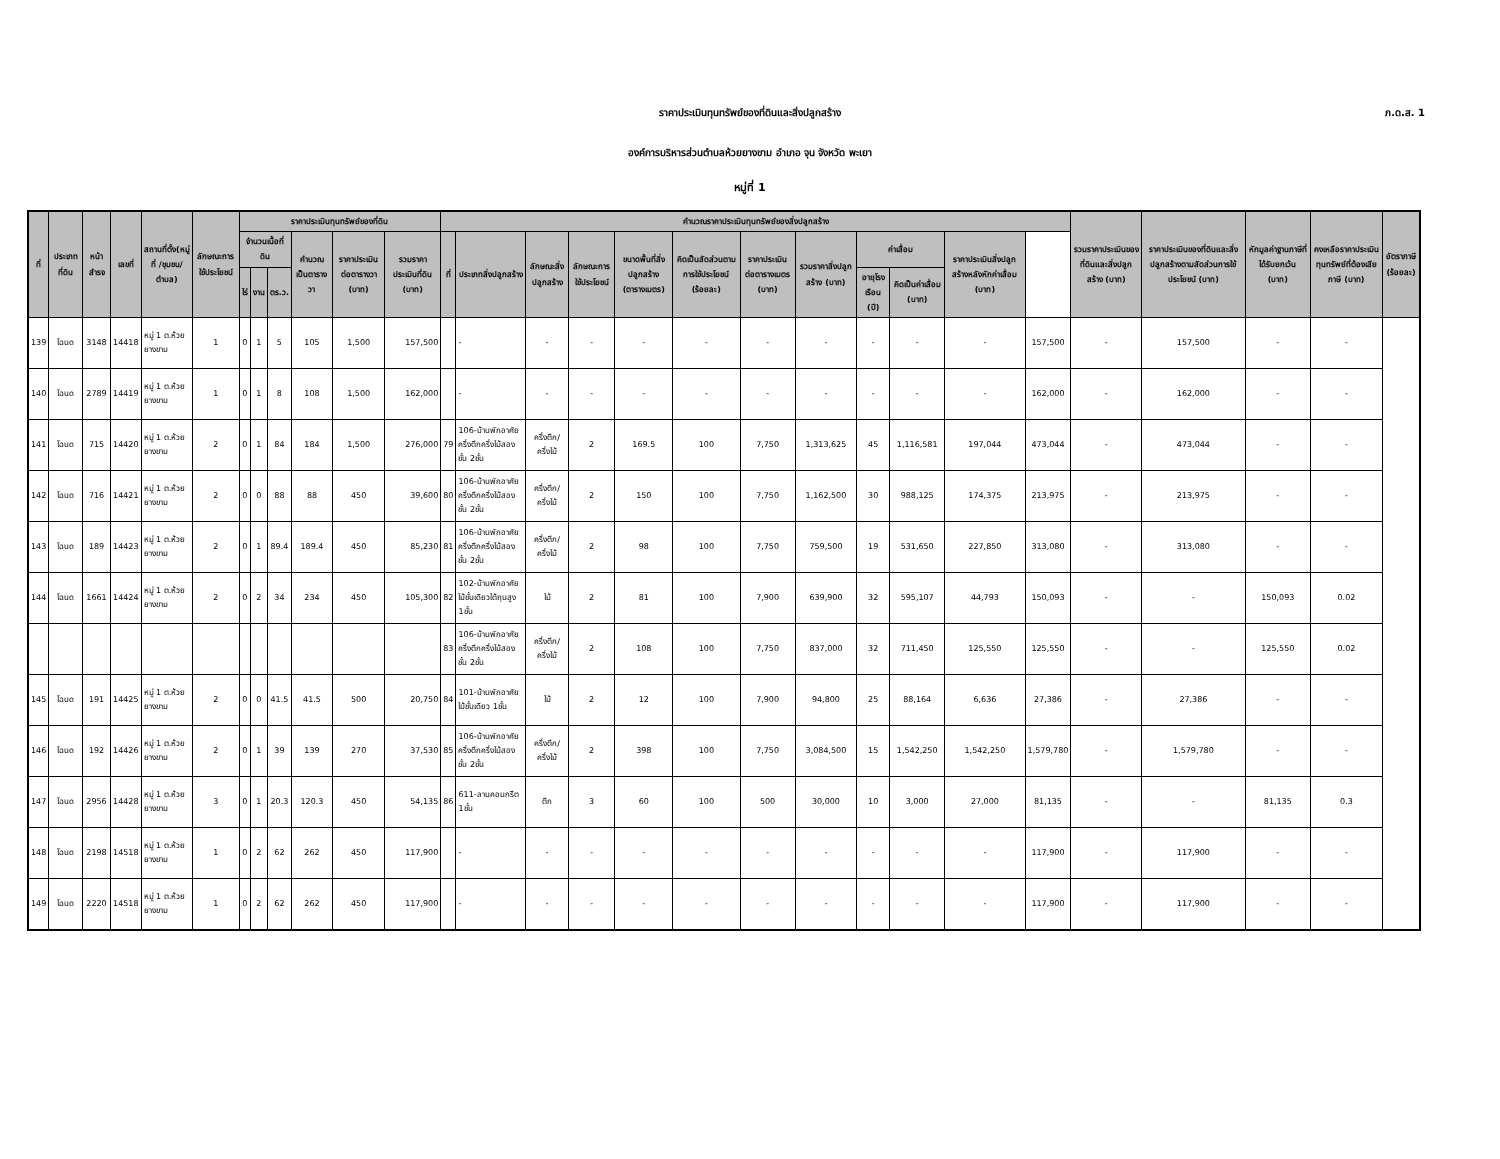ราคาประเมินทุนทรัพย์ของที่ดินและสิ่งปลูกสร้าง
ภ.ด.ส. 1
องค์การบริหารส่วนตำบลห้วยยางขาม อำเภอ จุน จังหวัด พะเยา
หมู่ที่ 1
| ที่ | ประเภทที่ดิน | หน้าสำรจ | เลขที่ | สถานที่ตั้ง(หมู่ที่ /ชุมชน/ตำบล) | ลักษณะการใช้ประโยชน์ | ราคาประเมินทุนทรัพย์ของที่ดิน | | | | | | คำนวณราคาประเมินทุนทรัพย์ของสิ่งปลูกสร้าง | | | | | | | | | | | | รวมราคาประเมินของที่ดินและสิ่งปลูกสร้าง (บาท) | ราคาประเมินของที่ดินและสิ่งปลูกสร้างตามสัดส่วนการใช้ประโยชน์ (บาท) | หักมูลค่าฐานภาษีที่ได้รับยกเว้น (บาท) | คงเหลือราคาประเมินทุนทรัพย์ที่ต้องเสียภาษี (บาท) | อัตราภาษี (ร้อยละ) |
| --- | --- | --- | --- | --- | --- | --- | --- | --- | --- | --- | --- | --- | --- | --- | --- | --- | --- | --- | --- | --- | --- | --- | --- | --- | --- | --- | --- | --- |
| | | | | | | จำนวนเนื้อที่ดิน | | | คำนวณเป็นตารางวา | ราคาประเมินต่อตารางวา (บาท) | รวมราคาประเมินที่ดิน (บาท) | ที่ | ประเภทสิ่งปลูกสร้าง | ลักษณะสิ่งปลูกสร้าง | ลักษณะการใช้ประโยชน์ | ขนาดพื้นที่สิ่งปลูกสร้าง (ตารางเมตร) | คิดเป็นสัดส่วนตามการใช้ประโยชน์ (ร้อยละ) | ราคาประเมินต่อตารางเมตร (บาท) | รวมราคาสิ่งปลูกสร้าง (บาท) | ค่าเสื่อม | | ราคาประเมินสิ่งปลูกสร้างหลังหักค่าเสื่อม (บาท) | | | | | | |
| | | | | | | ไร่ | งาน | ตร.ว. | | | | | | | | | | | | อายุโรงเรือน (ปี) | คิดเป็นค่าเสื่อม (บาท) | | | | | | | |
| 139 | โฉนด | 3148 | 14418 | หมู่ 1 ต.ห้วยยางขาม | 1 | 0 | 1 | 5 | 105 | 1,500 | 157,500 | | - | - | - | - | - | - | - | - | - | - | 157,500 | - | 157,500 | - | - | |
| 140 | โฉนด | 2789 | 14419 | หมู่ 1 ต.ห้วยยางขาม | 1 | 0 | 1 | 8 | 108 | 1,500 | 162,000 | | - | - | - | - | - | - | - | - | - | - | 162,000 | - | 162,000 | - | - | |
| 141 | โฉนด | 715 | 14420 | หมู่ 1 ต.ห้วยยางขาม | 2 | 0 | 1 | 84 | 184 | 1,500 | 276,000 | 79 | 106-บ้านพักอาศัยครึ่งตึกครึ่งไม้สองชั้น 2ชั้น | ครึ่งตึก/ครึ่งไม้ | 2 | 169.5 | 100 | 7,750 | 1,313,625 | 45 | 1,116,581 | 197,044 | 473,044 | - | 473,044 | - | - | |
| 142 | โฉนด | 716 | 14421 | หมู่ 1 ต.ห้วยยางขาม | 2 | 0 | 0 | 88 | 88 | 450 | 39,600 | 80 | 106-บ้านพักอาศัยครึ่งตึกครึ่งไม้สองชั้น 2ชั้น | ครึ่งตึก/ครึ่งไม้ | 2 | 150 | 100 | 7,750 | 1,162,500 | 30 | 988,125 | 174,375 | 213,975 | - | 213,975 | - | - | |
| 143 | โฉนด | 189 | 14423 | หมู่ 1 ต.ห้วยยางขาม | 2 | 0 | 1 | 89.4 | 189.4 | 450 | 85,230 | 81 | 106-บ้านพักอาศัยครึ่งตึกครึ่งไม้สองชั้น 2ชั้น | ครึ่งตึก/ครึ่งไม้ | 2 | 98 | 100 | 7,750 | 759,500 | 19 | 531,650 | 227,850 | 313,080 | - | 313,080 | - | - | |
| 144 | โฉนด | 1661 | 14424 | หมู่ 1 ต.ห้วยยางขาม | 2 | 0 | 2 | 34 | 234 | 450 | 105,300 | 82 | 102-บ้านพักอาศัยไม้ชั้นเดียวใต้ถุนสูง 1ชั้น | ไม้ | 2 | 81 | 100 | 7,900 | 639,900 | 32 | 595,107 | 44,793 | 150,093 | - | - | 150,093 | 0.02 | |
| | | | | | | | | | | | | 83 | 106-บ้านพักอาศัยครึ่งตึกครึ่งไม้สองชั้น 2ชั้น | ครึ่งตึก/ครึ่งไม้ | 2 | 108 | 100 | 7,750 | 837,000 | 32 | 711,450 | 125,550 | 125,550 | - | - | 125,550 | 0.02 | |
| 145 | โฉนด | 191 | 14425 | หมู่ 1 ต.ห้วยยางขาม | 2 | 0 | 0 | 41.5 | 41.5 | 500 | 20,750 | 84 | 101-บ้านพักอาศัยไม้ชั้นเดียว 1ชั้น | ไม้ | 2 | 12 | 100 | 7,900 | 94,800 | 25 | 88,164 | 6,636 | 27,386 | - | 27,386 | - | - | |
| 146 | โฉนด | 192 | 14426 | หมู่ 1 ต.ห้วยยางขาม | 2 | 0 | 1 | 39 | 139 | 270 | 37,530 | 85 | 106-บ้านพักอาศัยครึ่งตึกครึ่งไม้สองชั้น 2ชั้น | ครึ่งตึก/ครึ่งไม้ | 2 | 398 | 100 | 7,750 | 3,084,500 | 15 | 1,542,250 | 1,542,250 | 1,579,780 | - | 1,579,780 | - | - | |
| 147 | โฉนด | 2956 | 14428 | หมู่ 1 ต.ห้วยยางขาม | 3 | 0 | 1 | 20.3 | 120.3 | 450 | 54,135 | 86 | 611-ลานคอนกรีต 1ชั้น | ตึก | 3 | 60 | 100 | 500 | 30,000 | 10 | 3,000 | 27,000 | 81,135 | - | - | 81,135 | 0.3 | |
| 148 | โฉนด | 2198 | 14518 | หมู่ 1 ต.ห้วยยางขาม | 1 | 0 | 2 | 62 | 262 | 450 | 117,900 | | - | - | - | - | - | - | - | - | - | - | 117,900 | - | 117,900 | - | - | |
| 149 | โฉนด | 2220 | 14518 | หมู่ 1 ต.ห้วยยางขาม | 1 | 0 | 2 | 62 | 262 | 450 | 117,900 | | - | - | - | - | - | - | - | - | - | - | 117,900 | - | 117,900 | - | - | |